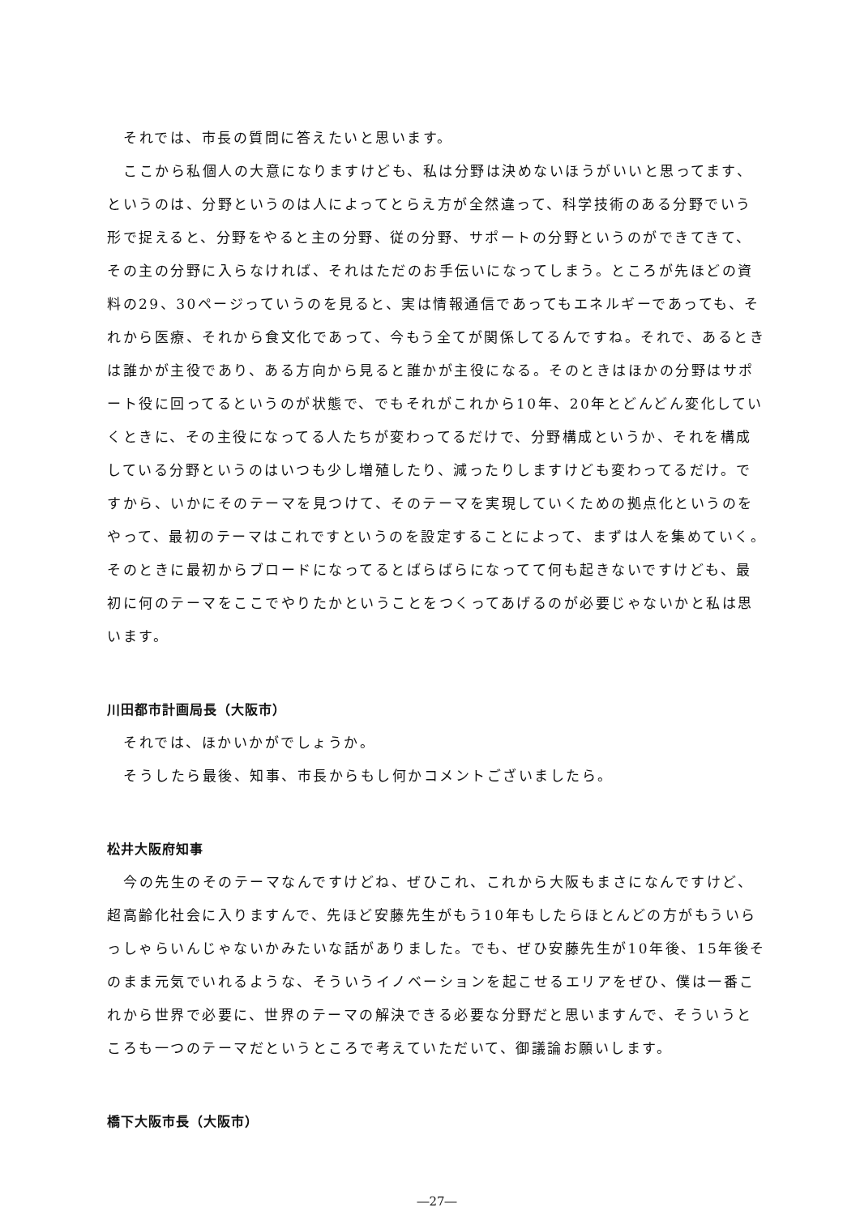それでは、市長の質問に答えたいと思います。
ここから私個人の大意になりますけども、私は分野は決めないほうがいいと思ってます、というのは、分野というのは人によってとらえ方が全然違って、科学技術のある分野でいう形で捉えると、分野をやると主の分野、従の分野、サポートの分野というのができてきて、その主の分野に入らなければ、それはただのお手伝いになってしまう。ところが先ほどの資料の29、30ページっていうのを見ると、実は情報通信であってもエネルギーであっても、それから医療、それから食文化であって、今もう全てが関係してるんですね。それで、あるときは誰かが主役であり、ある方向から見ると誰かが主役になる。そのときはほかの分野はサポート役に回ってるというのが状態で、でもそれがこれから10年、20年とどんどん変化していくときに、その主役になってる人たちが変わってるだけで、分野構成というか、それを構成している分野というのはいつも少し増殖したり、減ったりしますけども変わってるだけ。ですから、いかにそのテーマを見つけて、そのテーマを実現していくための拠点化というのをやって、最初のテーマはこれですというのを設定することによって、まずは人を集めていく。そのときに最初からブロードになってるとばらばらになってて何も起きないですけども、最初に何のテーマをここでやりたかということをつくってあげるのが必要じゃないかと私は思います。
川田都市計画局長（大阪市）
それでは、ほかいかがでしょうか。
そうしたら最後、知事、市長からもし何かコメントございましたら。
松井大阪府知事
今の先生のそのテーマなんですけどね、ぜひこれ、これから大阪もまさになんですけど、超高齢化社会に入りますんで、先ほど安藤先生がもう10年もしたらほとんどの方がもういらっしゃらいんじゃないかみたいな話がありました。でも、ぜひ安藤先生が10年後、15年後そのまま元気でいれるような、そういうイノベーションを起こせるエリアをぜひ、僕は一番これから世界で必要に、世界のテーマの解決できる必要な分野だと思いますんで、そういうところも一つのテーマだというところで考えていただいて、御議論お願いします。
橋下大阪市長（大阪市）
―27―